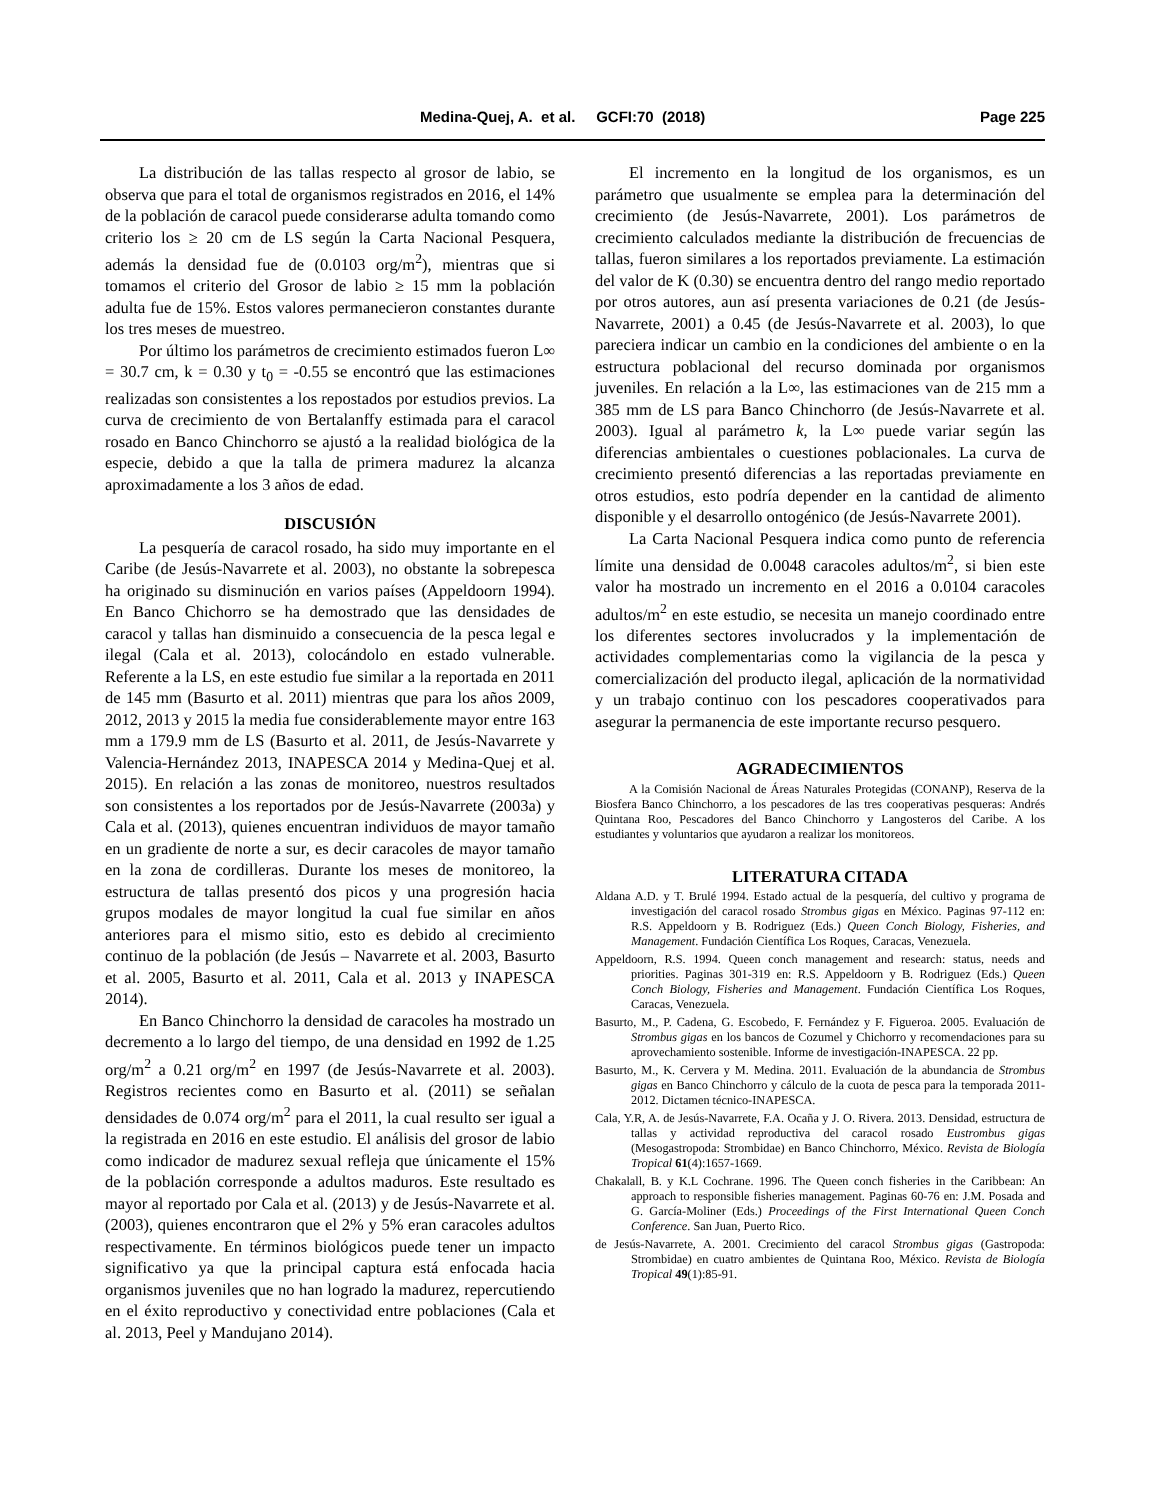Medina-Quej, A. et al. GCFI:70 (2018) Page 225
La distribución de las tallas respecto al grosor de labio, se observa que para el total de organismos registrados en 2016, el 14% de la población de caracol puede considerarse adulta tomando como criterio los ≥ 20 cm de LS según la Carta Nacional Pesquera, además la densidad fue de (0.0103 org/m<sup>2</sup>), mientras que si tomamos el criterio del Grosor de labio ≥ 15 mm la población adulta fue de 15%. Estos valores permanecieron constantes durante los tres meses de muestreo.
Por último los parámetros de crecimiento estimados fueron L∞ = 30.7 cm, k = 0.30 y t<sub>0</sub> = -0.55 se encontró que las estimaciones realizadas son consistentes a los repostados por estudios previos. La curva de crecimiento de von Bertalanffy estimada para el caracol rosado en Banco Chinchorro se ajustó a la realidad biológica de la especie, debido a que la talla de primera madurez la alcanza aproximadamente a los 3 años de edad.
DISCUSIÓN
La pesquería de caracol rosado, ha sido muy importante en el Caribe (de Jesús-Navarrete et al. 2003), no obstante la sobrepesca ha originado su disminución en varios países (Appeldoorn 1994). En Banco Chichorro se ha demostrado que las densidades de caracol y tallas han disminuido a consecuencia de la pesca legal e ilegal (Cala et al. 2013), colocándolo en estado vulnerable. Referente a la LS, en este estudio fue similar a la reportada en 2011 de 145 mm (Basurto et al. 2011) mientras que para los años 2009, 2012, 2013 y 2015 la media fue considerablemente mayor entre 163 mm a 179.9 mm de LS (Basurto et al. 2011, de Jesús-Navarrete y Valencia-Hernández 2013, INAPESCA 2014 y Medina-Quej et al. 2015). En relación a las zonas de monitoreo, nuestros resultados son consistentes a los reportados por de Jesús-Navarrete (2003a) y Cala et al. (2013), quienes encuentran individuos de mayor tamaño en un gradiente de norte a sur, es decir caracoles de mayor tamaño en la zona de cordilleras. Durante los meses de monitoreo, la estructura de tallas presentó dos picos y una progresión hacia grupos modales de mayor longitud la cual fue similar en años anteriores para el mismo sitio, esto es debido al crecimiento continuo de la población (de Jesús – Navarrete et al. 2003, Basurto et al. 2005, Basurto et al. 2011, Cala et al. 2013 y INAPESCA 2014).
En Banco Chinchorro la densidad de caracoles ha mostrado un decremento a lo largo del tiempo, de una densidad en 1992 de 1.25 org/m<sup>2</sup> a 0.21 org/m<sup>2</sup> en 1997 (de Jesús-Navarrete et al. 2003). Registros recientes como en Basurto et al. (2011) se señalan densidades de 0.074 org/m<sup>2</sup> para el 2011, la cual resulto ser igual a la registrada en 2016 en este estudio. El análisis del grosor de labio como indicador de madurez sexual refleja que únicamente el 15% de la población corresponde a adultos maduros. Este resultado es mayor al reportado por Cala et al. (2013) y de Jesús-Navarrete et al. (2003), quienes encontraron que el 2% y 5% eran caracoles adultos respectivamente. En términos biológicos puede tener un impacto significativo ya que la principal captura está enfocada hacia organismos juveniles que no han logrado la madurez, repercutiendo en el éxito reproductivo y conectividad entre poblaciones (Cala et al. 2013, Peel y Mandujano 2014).
El incremento en la longitud de los organismos, es un parámetro que usualmente se emplea para la determinación del crecimiento (de Jesús-Navarrete, 2001). Los parámetros de crecimiento calculados mediante la distribución de frecuencias de tallas, fueron similares a los reportados previamente. La estimación del valor de K (0.30) se encuentra dentro del rango medio reportado por otros autores, aun así presenta variaciones de 0.21 (de Jesús-Navarrete, 2001) a 0.45 (de Jesús-Navarrete et al. 2003), lo que pareciera indicar un cambio en la condiciones del ambiente o en la estructura poblacional del recurso dominada por organismos juveniles. En relación a la L∞, las estimaciones van de 215 mm a 385 mm de LS para Banco Chinchorro (de Jesús-Navarrete et al. 2003). Igual al parámetro k, la L∞ puede variar según las diferencias ambientales o cuestiones poblacionales. La curva de crecimiento presentó diferencias a las reportadas previamente en otros estudios, esto podría depender en la cantidad de alimento disponible y el desarrollo ontogénico (de Jesús-Navarrete 2001).
La Carta Nacional Pesquera indica como punto de referencia límite una densidad de 0.0048 caracoles adultos/m<sup>2</sup>, si bien este valor ha mostrado un incremento en el 2016 a 0.0104 caracoles adultos/m<sup>2</sup> en este estudio, se necesita un manejo coordinado entre los diferentes sectores involucrados y la implementación de actividades complementarias como la vigilancia de la pesca y comercialización del producto ilegal, aplicación de la normatividad y un trabajo continuo con los pescadores cooperativados para asegurar la permanencia de este importante recurso pesquero.
AGRADECIMIENTOS
A la Comisión Nacional de Áreas Naturales Protegidas (CONANP), Reserva de la Biosfera Banco Chinchorro, a los pescadores de las tres cooperativas pesqueras: Andrés Quintana Roo, Pescadores del Banco Chinchorro y Langosteros del Caribe. A los estudiantes y voluntarios que ayudaron a realizar los monitoreos.
LITERATURA CITADA
Aldana A.D. y T. Brulé 1994. Estado actual de la pesquería, del cultivo y programa de investigación del caracol rosado Strombus gigas en México. Paginas 97-112 en: R.S. Appeldoorn y B. Rodriguez (Eds.) Queen Conch Biology, Fisheries, and Management. Fundación Científica Los Roques, Caracas, Venezuela.
Appeldoorn, R.S. 1994. Queen conch management and research: status, needs and priorities. Paginas 301-319 en: R.S. Appeldoorn y B. Rodriguez (Eds.) Queen Conch Biology, Fisheries and Management. Fundación Científica Los Roques, Caracas, Venezuela.
Basurto, M., P. Cadena, G. Escobedo, F. Fernández y F. Figueroa. 2005. Evaluación de Strombus gigas en los bancos de Cozumel y Chichorro y recomendaciones para su aprovechamiento sostenible. Informe de investigación-INAPESCA. 22 pp.
Basurto, M., K. Cervera y M. Medina. 2011. Evaluación de la abundancia de Strombus gigas en Banco Chinchorro y cálculo de la cuota de pesca para la temporada 2011-2012. Dictamen técnico-INAPESCA.
Cala, Y.R, A. de Jesús-Navarrete, F.A. Ocaña y J. O. Rivera. 2013. Densidad, estructura de tallas y actividad reproductiva del caracol rosado Eustrombus gigas (Mesogastropoda: Strombidae) en Banco Chinchorro, México. Revista de Biología Tropical 61(4):1657-1669.
Chakalall, B. y K.L Cochrane. 1996. The Queen conch fisheries in the Caribbean: An approach to responsible fisheries management. Paginas 60-76 en: J.M. Posada and G. García-Moliner (Eds.) Proceedings of the First International Queen Conch Conference. San Juan, Puerto Rico.
de Jesús-Navarrete, A. 2001. Crecimiento del caracol Strombus gigas (Gastropoda: Strombidae) en cuatro ambientes de Quintana Roo, México. Revista de Biología Tropical 49(1):85-91.